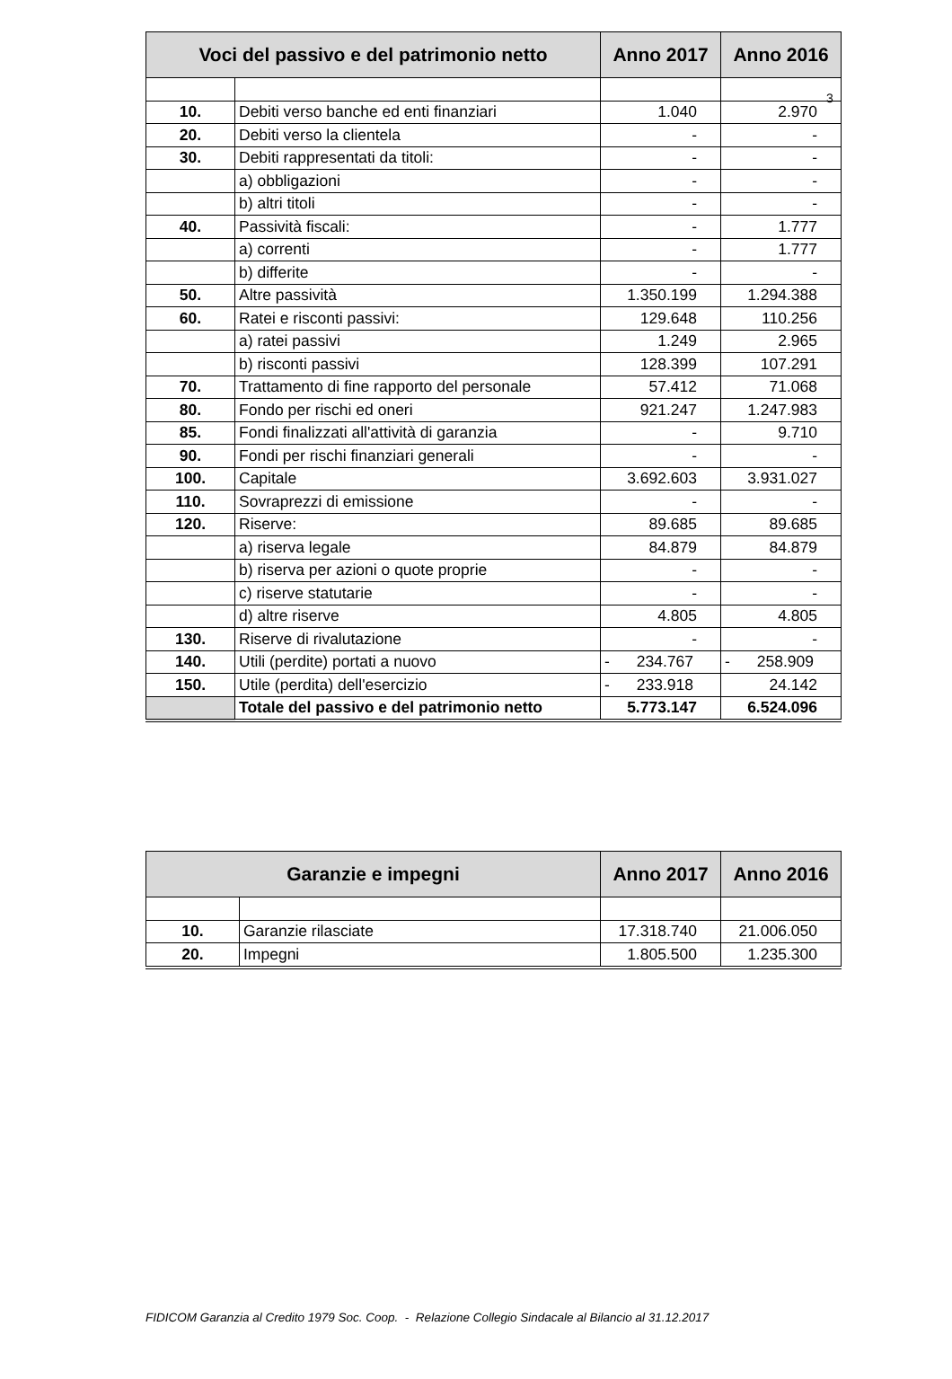3
| Voci del passivo e del patrimonio netto | | Anno 2017 | Anno 2016 |
| --- | --- | --- | --- |
| 10. | Debiti verso banche ed enti finanziari | 1.040 | 2.970 |
| 20. | Debiti verso la clientela | - | - |
| 30. | Debiti rappresentati da titoli: | - | - |
| | a) obbligazioni | - | - |
| | b) altri titoli | - | - |
| 40. | Passività fiscali: | - | 1.777 |
| | a) correnti | - | 1.777 |
| | b) differite | - | - |
| 50. | Altre passività | 1.350.199 | 1.294.388 |
| 60. | Ratei e risconti passivi: | 129.648 | 110.256 |
| | a) ratei passivi | 1.249 | 2.965 |
| | b) risconti passivi | 128.399 | 107.291 |
| 70. | Trattamento di fine rapporto del personale | 57.412 | 71.068 |
| 80. | Fondo per rischi ed oneri | 921.247 | 1.247.983 |
| 85. | Fondi finalizzati all'attività di garanzia | - | 9.710 |
| 90. | Fondi per rischi finanziari generali | - | - |
| 100. | Capitale | 3.692.603 | 3.931.027 |
| 110. | Sovraprezzi di emissione | - | - |
| 120. | Riserve: | 89.685 | 89.685 |
| | a) riserva legale | 84.879 | 84.879 |
| | b) riserva per azioni o quote proprie | - | - |
| | c) riserve statutarie | - | - |
| | d) altre riserve | 4.805 | 4.805 |
| 130. | Riserve di rivalutazione | - | - |
| 140. | Utili (perdite) portati a nuovo | - 234.767 | - 258.909 |
| 150. | Utile (perdita) dell'esercizio | - 233.918 | 24.142 |
| | Totale del passivo e del patrimonio netto | 5.773.147 | 6.524.096 |
| Garanzie e impegni | | Anno 2017 | Anno 2016 |
| --- | --- | --- | --- |
| 10. | Garanzie rilasciate | 17.318.740 | 21.006.050 |
| 20. | Impegni | 1.805.500 | 1.235.300 |
FIDICOM Garanzia al Credito 1979 Soc. Coop. - Relazione Collegio Sindacale al Bilancio al 31.12.2017